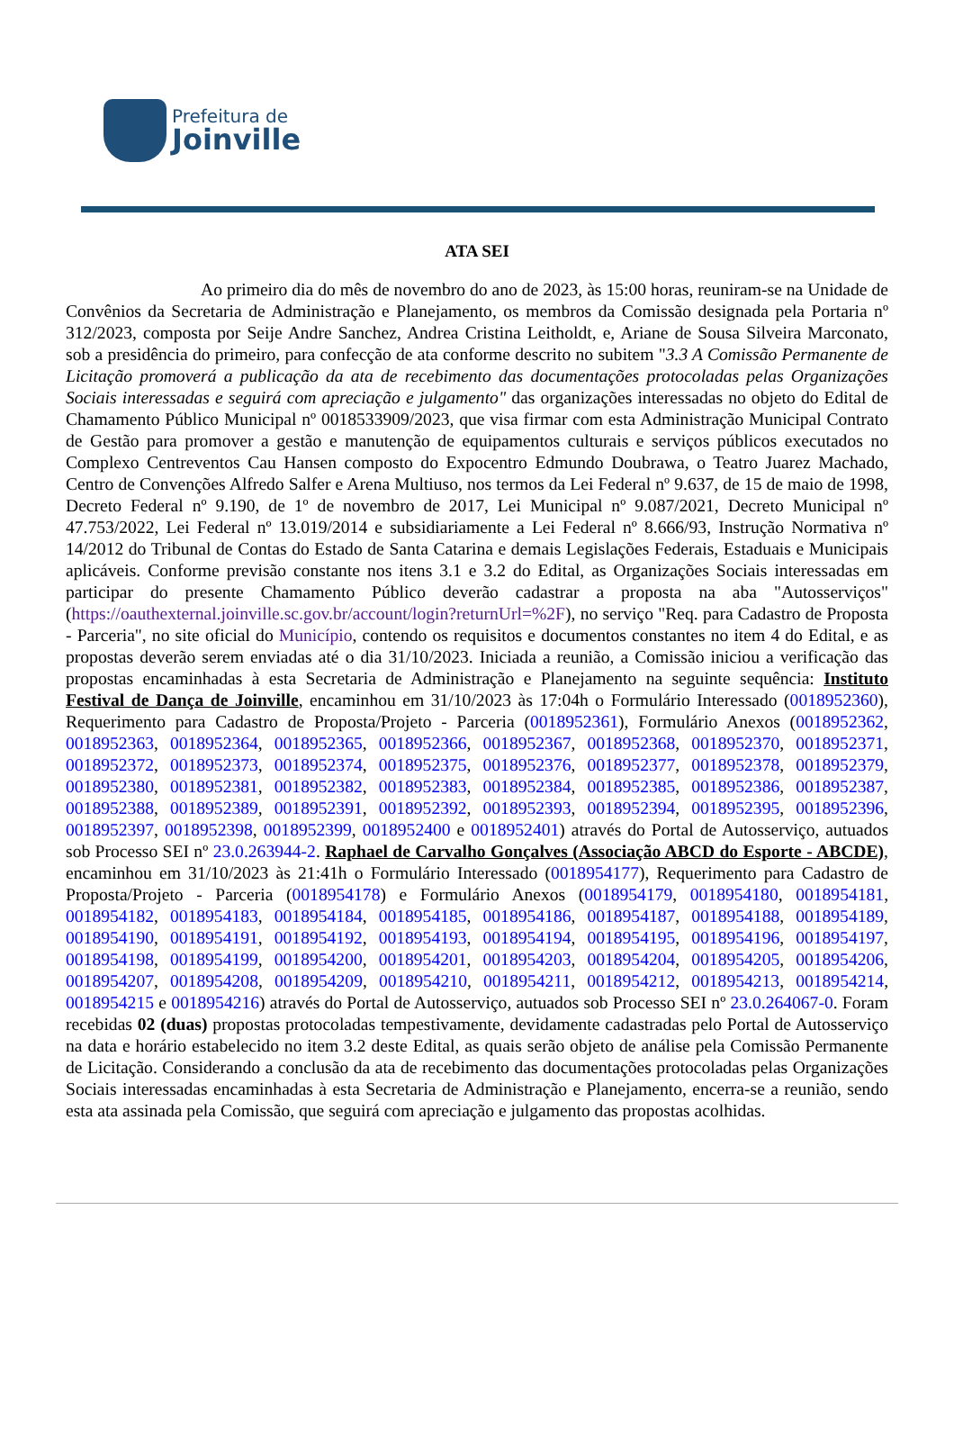Prefeitura de
Joinville
ATA SEI
Ao primeiro dia do mês de novembro do ano de 2023, às 15:00 horas, reuniram-se na Unidade de Convênios da Secretaria de Administração e Planejamento, os membros da Comissão designada pela Portaria nº 312/2023, composta por Seije Andre Sanchez, Andrea Cristina Leitholdt, e, Ariane de Sousa Silveira Marconato, sob a presidência do primeiro, para confecção de ata conforme descrito no subitem "3.3 A Comissão Permanente de Licitação promoverá a publicação da ata de recebimento das documentações protocoladas pelas Organizações Sociais interessadas e seguirá com apreciação e julgamento" das organizações interessadas no objeto do Edital de Chamamento Público Municipal nº 0018533909/2023, que visa firmar com esta Administração Municipal Contrato de Gestão para promover a gestão e manutenção de equipamentos culturais e serviços públicos executados no Complexo Centreventos Cau Hansen composto do Expocentro Edmundo Doubrawa, o Teatro Juarez Machado, Centro de Convenções Alfredo Salfer e Arena Multiuso, nos termos da Lei Federal nº 9.637, de 15 de maio de 1998, Decreto Federal nº 9.190, de 1º de novembro de 2017, Lei Municipal nº 9.087/2021, Decreto Municipal nº 47.753/2022, Lei Federal nº 13.019/2014 e subsidiariamente a Lei Federal nº 8.666/93, Instrução Normativa nº 14/2012 do Tribunal de Contas do Estado de Santa Catarina e demais Legislações Federais, Estaduais e Municipais aplicáveis. Conforme previsão constante nos itens 3.1 e 3.2 do Edital, as Organizações Sociais interessadas em participar do presente Chamamento Público deverão cadastrar a proposta na aba "Autosserviços" (https://oauthexternal.joinville.sc.gov.br/account/login?returnUrl=%2F), no serviço "Req. para Cadastro de Proposta - Parceria", no site oficial do Município, contendo os requisitos e documentos constantes no item 4 do Edital, e as propostas deverão serem enviadas até o dia 31/10/2023. Iniciada a reunião, a Comissão iniciou a verificação das propostas encaminhadas à esta Secretaria de Administração e Planejamento na seguinte sequência: Instituto Festival de Dança de Joinville, encaminhou em 31/10/2023 às 17:04h o Formulário Interessado (0018952360), Requerimento para Cadastro de Proposta/Projeto - Parceria (0018952361), Formulário Anexos (0018952362, 0018952363, 0018952364, 0018952365, 0018952366, 0018952367, 0018952368, 0018952370, 0018952371, 0018952372, 0018952373, 0018952374, 0018952375, 0018952376, 0018952377, 0018952378, 0018952379, 0018952380, 0018952381, 0018952382, 0018952383, 0018952384, 0018952385, 0018952386, 0018952387, 0018952388, 0018952389, 0018952391, 0018952392, 0018952393, 0018952394, 0018952395, 0018952396, 0018952397, 0018952398, 0018952399, 0018952400 e 0018952401) através do Portal de Autosserviço, autuados sob Processo SEI nº 23.0.263944-2. Raphael de Carvalho Gonçalves (Associação ABCD do Esporte - ABCDE), encaminhou em 31/10/2023 às 21:41h o Formulário Interessado (0018954177), Requerimento para Cadastro de Proposta/Projeto - Parceria (0018954178) e Formulário Anexos (0018954179, 0018954180, 0018954181, 0018954182, 0018954183, 0018954184, 0018954185, 0018954186, 0018954187, 0018954188, 0018954189, 0018954190, 0018954191, 0018954192, 0018954193, 0018954194, 0018954195, 0018954196, 0018954197, 0018954198, 0018954199, 0018954200, 0018954201, 0018954203, 0018954204, 0018954205, 0018954206, 0018954207, 0018954208, 0018954209, 0018954210, 0018954211, 0018954212, 0018954213, 0018954214, 0018954215 e 0018954216) através do Portal de Autosserviço, autuados sob Processo SEI nº 23.0.264067-0. Foram recebidas 02 (duas) propostas protocoladas tempestivamente, devidamente cadastradas pelo Portal de Autosserviço na data e horário estabelecido no item 3.2 deste Edital, as quais serão objeto de análise pela Comissão Permanente de Licitação. Considerando a conclusão da ata de recebimento das documentações protocoladas pelas Organizações Sociais interessadas encaminhadas à esta Secretaria de Administração e Planejamento, encerra-se a reunião, sendo esta ata assinada pela Comissão, que seguirá com apreciação e julgamento das propostas acolhidas.